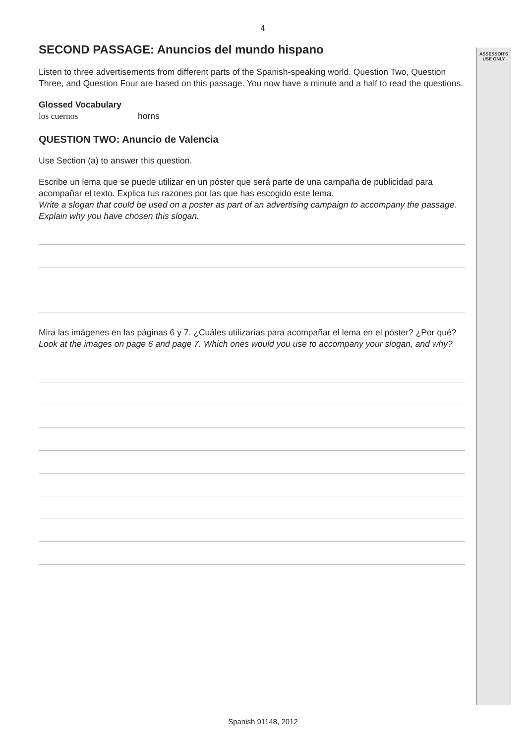ASSESSOR'S USE ONLY
4
SECOND PASSAGE: Anuncios del mundo hispano
Listen to three advertisements from different parts of the Spanish-speaking world. Question Two, Question Three, and Question Four are based on this passage. You now have a minute and a half to read the questions.
Glossed Vocabulary
los cuernos horns
QUESTION TWO: Anuncio de Valencia
Use Section (a) to answer this question.
Escribe un lema que se puede utilizar en un póster que será parte de una campaña de publicidad para acompañar el texto. Explica tus razones por las que has escogido este lema.
Write a slogan that could be used on a poster as part of an advertising campaign to accompany the passage. Explain why you have chosen this slogan.
Mira las imágenes en las páginas 6 y 7. ¿Cuáles utilizarías para acompañar el lema en el póster? ¿Por qué?
Look at the images on page 6 and page 7. Which ones would you use to accompany your slogan, and why?
Spanish 91148, 2012